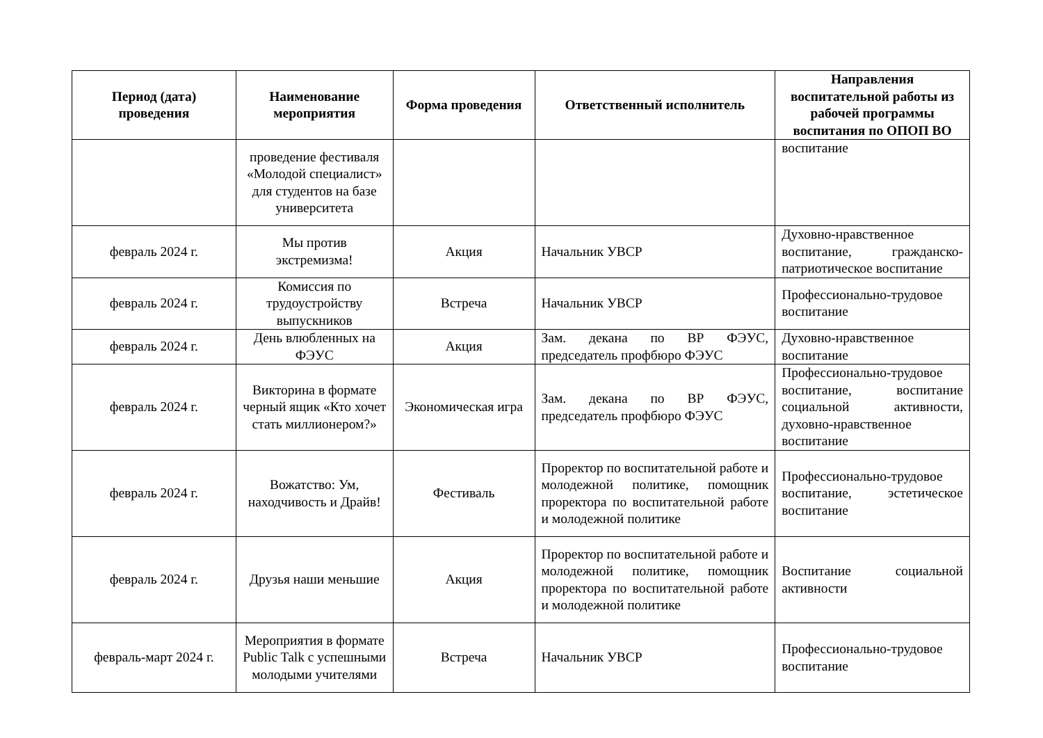| Период (дата) проведения | Наименование мероприятия | Форма проведения | Ответственный исполнитель | Направления воспитательной работы из рабочей программы воспитания по ОПОП ВО |
| --- | --- | --- | --- | --- |
| | проведение фестиваля «Молодой специалист» для студентов на базе университета | | | воспитание |
| февраль 2024 г. | Мы против экстремизма! | Акция | Начальник УВСР | Духовно-нравственное воспитание, гражданско-патриотическое воспитание |
| февраль 2024 г. | Комиссия по трудоустройству выпускников | Встреча | Начальник УВСР | Профессионально-трудовое воспитание |
| февраль 2024 г. | День влюбленных на ФЭУС | Акция | Зам. декана по ВР ФЭУС, председатель профбюро ФЭУС | Духовно-нравственное воспитание |
| февраль 2024 г. | Викторина в формате черный ящик «Кто хочет стать миллионером?» | Экономическая игра | Зам. декана по ВР ФЭУС, председатель профбюро ФЭУС | Профессионально-трудовое воспитание, воспитание социальной активности, духовно-нравственное воспитание |
| февраль 2024 г. | Вожатство: Ум, находчивость и Драйв! | Фестиваль | Проректор по воспитательной работе и молодежной политике, помощник проректора по воспитательной работе и молодежной политике | Профессионально-трудовое воспитание, эстетическое воспитание |
| февраль 2024 г. | Друзья наши меньшие | Акция | Проректор по воспитательной работе и молодежной политике, помощник проректора по воспитательной работе и молодежной политике | Воспитание социальной активности |
| февраль-март 2024 г. | Мероприятия в формате Public Talk с успешными молодыми учителями | Встреча | Начальник УВСР | Профессионально-трудовое воспитание |